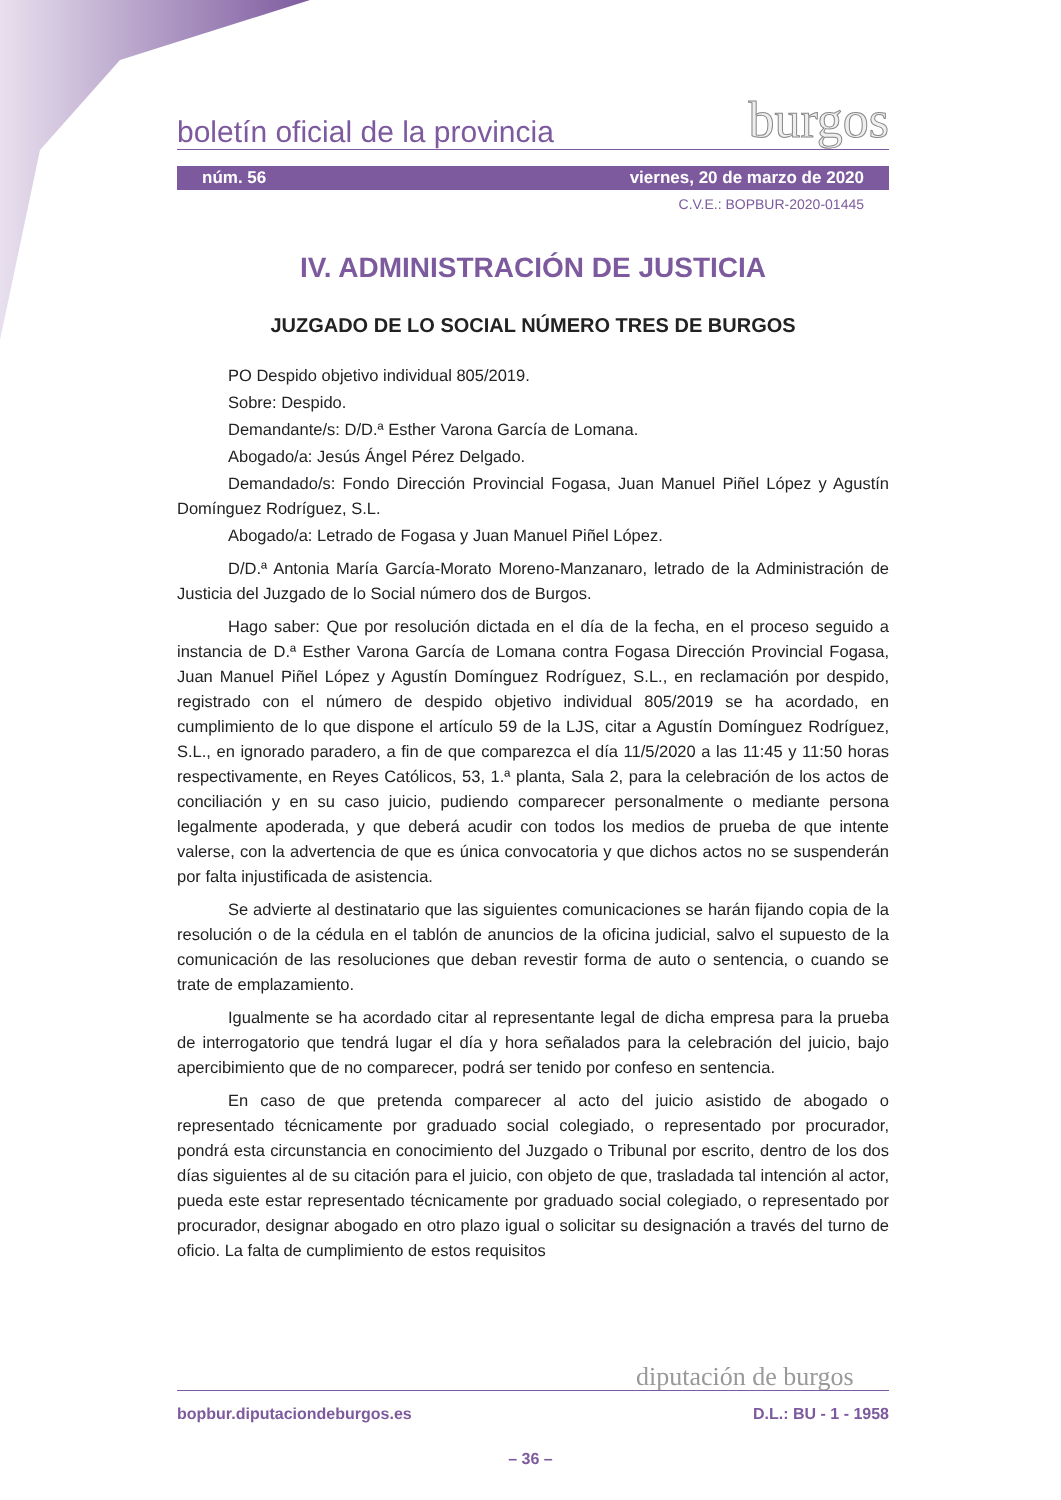boletín oficial de la provincia burgos
núm. 56 viernes, 20 de marzo de 2020
C.V.E.: BOPBUR-2020-01445
IV. ADMINISTRACIÓN DE JUSTICIA
JUZGADO DE LO SOCIAL NÚMERO TRES DE BURGOS
PO Despido objetivo individual 805/2019.
Sobre: Despido.
Demandante/s: D/D.ª Esther Varona García de Lomana.
Abogado/a: Jesús Ángel Pérez Delgado.
Demandado/s: Fondo Dirección Provincial Fogasa, Juan Manuel Piñel López y Agustín Domínguez Rodríguez, S.L.
Abogado/a: Letrado de Fogasa y Juan Manuel Piñel López.
D/D.ª Antonia María García-Morato Moreno-Manzanaro, letrado de la Administración de Justicia del Juzgado de lo Social número dos de Burgos.
Hago saber: Que por resolución dictada en el día de la fecha, en el proceso seguido a instancia de D.ª Esther Varona García de Lomana contra Fogasa Dirección Provincial Fogasa, Juan Manuel Piñel López y Agustín Domínguez Rodríguez, S.L., en reclamación por despido, registrado con el número de despido objetivo individual 805/2019 se ha acordado, en cumplimiento de lo que dispone el artículo 59 de la LJS, citar a Agustín Domínguez Rodríguez, S.L., en ignorado paradero, a fin de que comparezca el día 11/5/2020 a las 11:45 y 11:50 horas respectivamente, en Reyes Católicos, 53, 1.ª planta, Sala 2, para la celebración de los actos de conciliación y en su caso juicio, pudiendo comparecer personalmente o mediante persona legalmente apoderada, y que deberá acudir con todos los medios de prueba de que intente valerse, con la advertencia de que es única convocatoria y que dichos actos no se suspenderán por falta injustificada de asistencia.
Se advierte al destinatario que las siguientes comunicaciones se harán fijando copia de la resolución o de la cédula en el tablón de anuncios de la oficina judicial, salvo el supuesto de la comunicación de las resoluciones que deban revestir forma de auto o sentencia, o cuando se trate de emplazamiento.
Igualmente se ha acordado citar al representante legal de dicha empresa para la prueba de interrogatorio que tendrá lugar el día y hora señalados para la celebración del juicio, bajo apercibimiento que de no comparecer, podrá ser tenido por confeso en sentencia.
En caso de que pretenda comparecer al acto del juicio asistido de abogado o representado técnicamente por graduado social colegiado, o representado por procurador, pondrá esta circunstancia en conocimiento del Juzgado o Tribunal por escrito, dentro de los dos días siguientes al de su citación para el juicio, con objeto de que, trasladada tal intención al actor, pueda este estar representado técnicamente por graduado social colegiado, o representado por procurador, designar abogado en otro plazo igual o solicitar su designación a través del turno de oficio. La falta de cumplimiento de estos requisitos
diputación de burgos
bopbur.diputaciondeburgos.es D.L.: BU - 1 - 1958
– 36 –